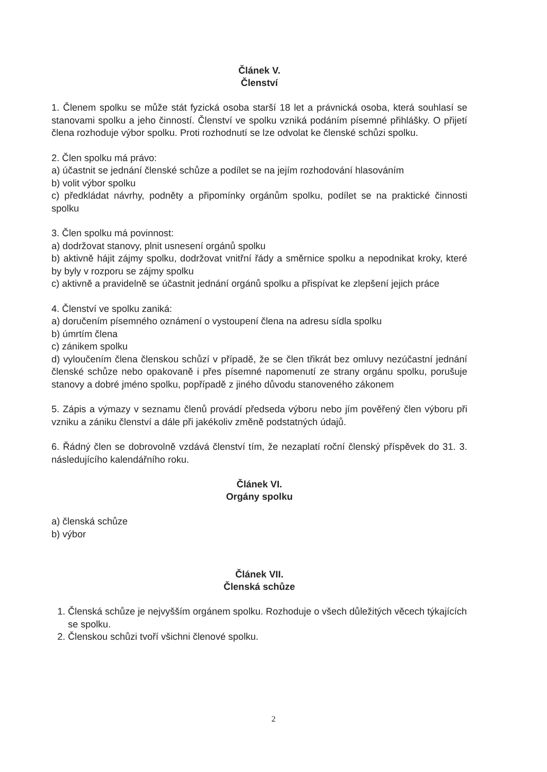Článek V.
Členství
1. Členem spolku se může stát fyzická osoba starší 18 let a právnická osoba, která souhlasí se stanovami spolku a jeho činností. Členství ve spolku vzniká podáním písemné přihlášky. O přijetí člena rozhoduje výbor spolku. Proti rozhodnutí se lze odvolat ke členské schůzi spolku.
2. Člen spolku má právo:
a) účastnit se jednání členské schůze a podílet se na jejím rozhodování hlasováním
b) volit výbor spolku
c) předkládat návrhy, podněty a připomínky orgánům spolku, podílet se na praktické činnosti spolku
3. Člen spolku má povinnost:
a) dodržovat stanovy, plnit usnesení orgánů spolku
b) aktivně hájit zájmy spolku, dodržovat vnitřní řády a směrnice spolku a nepodnikat kroky, které by byly v rozporu se zájmy spolku
c) aktivně a pravidelně se účastnit jednání orgánů spolku a přispívat ke zlepšení jejich práce
4. Členství ve spolku zaniká:
a) doručením písemného oznámení o vystoupení člena na adresu sídla spolku
b) úmrtím člena
c) zánikem spolku
d) vyloučením člena členskou schůzí v případě, že se člen třikrát bez omluvy nezúčastní jednání členské schůze nebo opakovaně i přes písemné napomenutí ze strany orgánu spolku, porušuje stanovy a dobré jméno spolku, popřípadě z jiného důvodu stanoveného zákonem
5. Zápis a výmazy v seznamu členů provádí předseda výboru nebo jím pověřený člen výboru při vzniku a zániku členství a dále při jakékoliv změně podstatných údajů.
6. Řádný člen se dobrovolně vzdává členství tím, že nezaplatí roční členský příspěvek do 31. 3. následujícího kalendářního roku.
Článek VI.
Orgány spolku
a) členská schůze
b) výbor
Článek VII.
Členská schůze
1. Členská schůze je nejvyšším orgánem spolku. Rozhoduje o všech důležitých věcech týkajících se spolku.
2. Členskou schůzi tvoří všichni členové spolku.
2